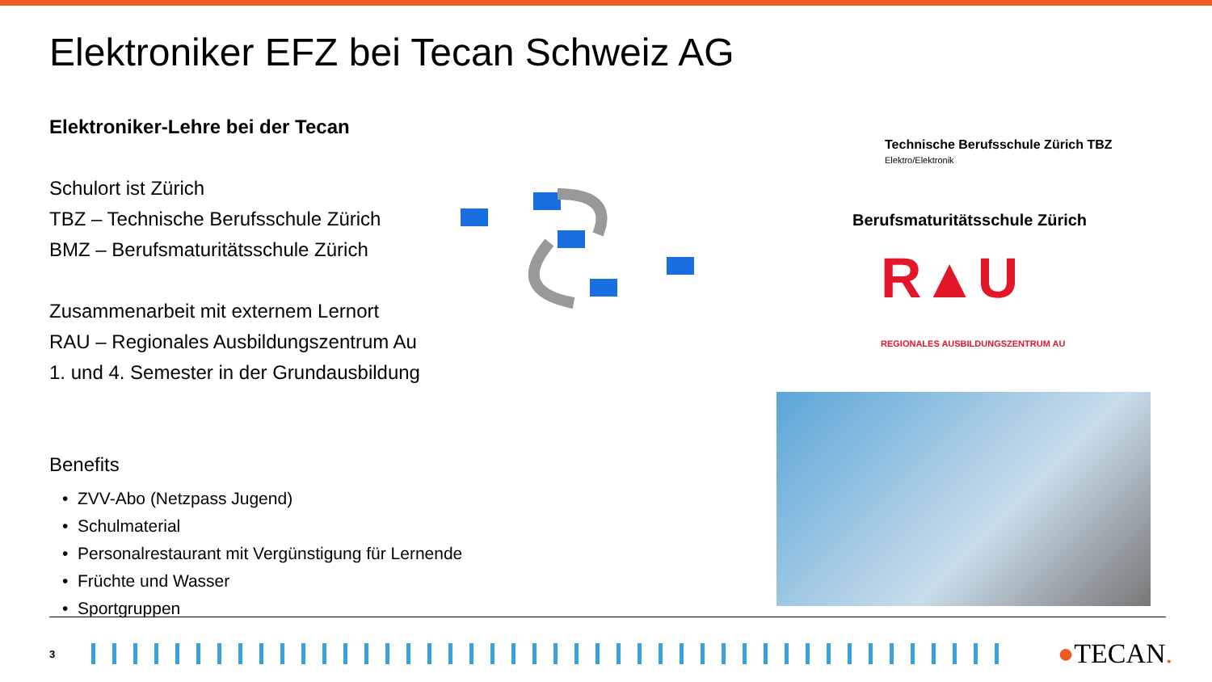Elektroniker EFZ bei Tecan Schweiz AG
Elektroniker-Lehre bei der Tecan
Schulort ist Zürich
TBZ – Technische Berufsschule Zürich
BMZ – Berufsmaturitätsschule Zürich
Zusammenarbeit mit externem Lernort
RAU – Regionales Ausbildungszentrum Au
1. und 4. Semester in der Grundausbildung
Benefits
ZVV-Abo (Netzpass Jugend)
Schulmaterial
Personalrestaurant mit Vergünstigung für Lernende
Früchte und Wasser
Sportgruppen
Technische Berufsschule Zürich TBZ
Elektro/Elektronik
Berufsmaturitätsschule Zürich
R▲U
REGIONALES AUSBILDUNGSZENTRUM AU
3
●TECAN.